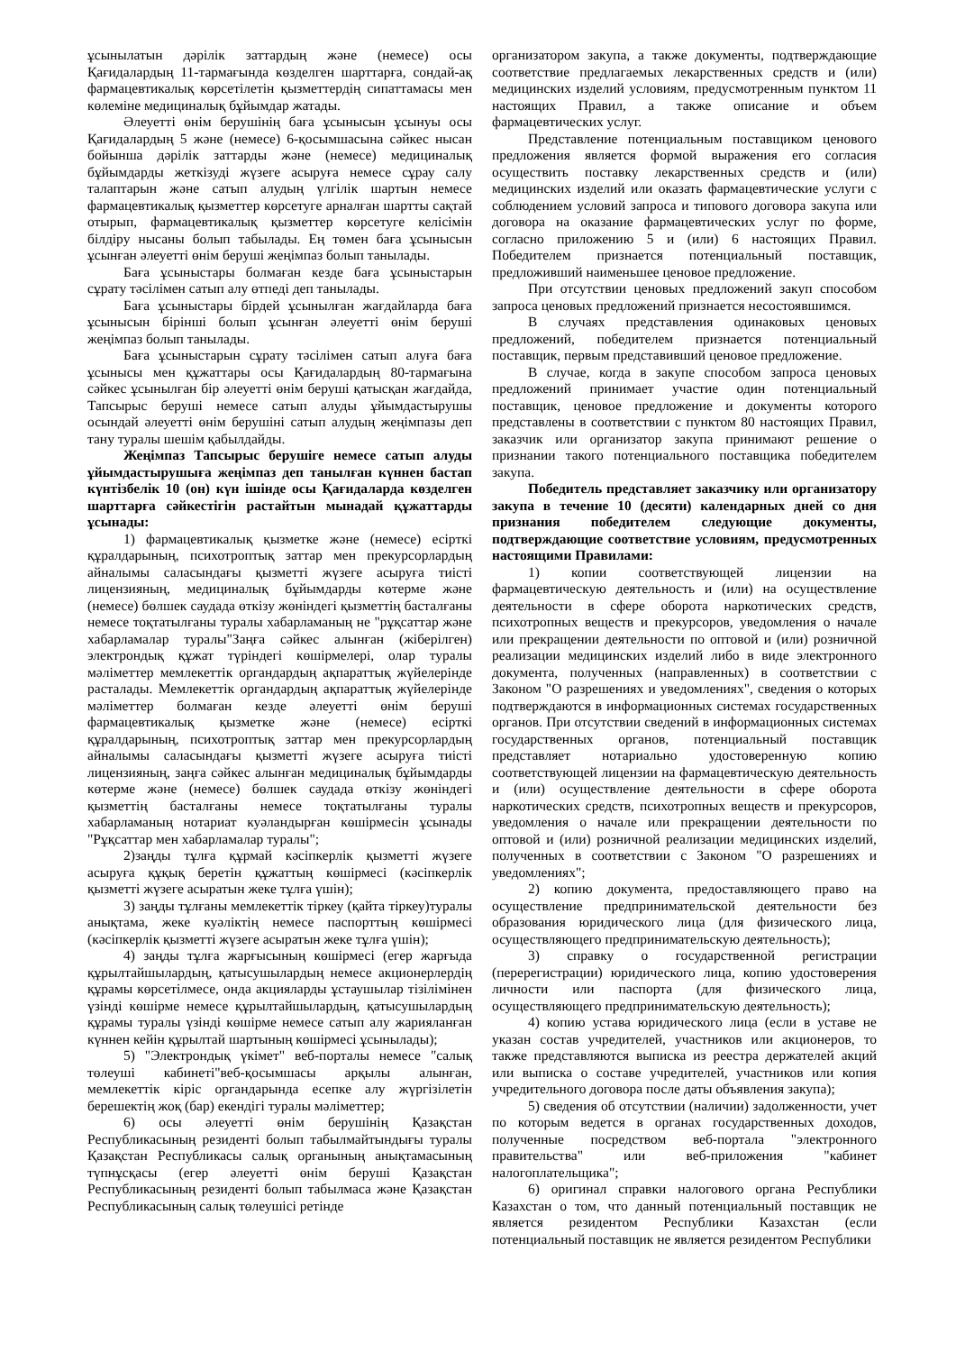ұсынылатын дәрілік заттардың және (немесе) осы Қағидалардың 11-тармағында көзделген шарттарға, сондай-ақ фармацевтикалық көрсетілетін қызметтердің сипаттамасы мен көлеміне медициналық бұйымдар жатады.
Әлеуетті өнім берушінің баға ұсынысын ұсынуы осы Қағидалардың 5 және (немесе) 6-қосымшасына сәйкес нысан бойынша дәрілік заттарды және (немесе) медициналық бұйымдарды жеткізуді жүзеге асыруға немесе сұрау салу талаптарын және сатып алудың үлгілік шартын немесе фармацевтикалық қызметтер көрсетуге арналған шартты сақтай отырып, фармацевтикалық қызметтер көрсетуге келісімін білдіру нысаны болып табылады. Ең төмен баға ұсынысын ұсынған әлеуетті өнім беруші жеңімпаз болып танылады.
Баға ұсыныстары болмаған кезде баға ұсыныстарын сұрату тәсілімен сатып алу өтпеді деп танылады.
Баға ұсыныстары бірдей ұсынылған жағдайларда баға ұсынысын бірінші болып ұсынған әлеуетті өнім беруші жеңімпаз болып танылады.
Баға ұсыныстарын сұрату тәсілімен сатып алуға баға ұсынысы мен құжаттары осы Қағидалардың 80-тармағына сәйкес ұсынылған бір әлеуетті өнім беруші қатысқан жағдайда, Тапсырыс беруші немесе сатып алуды ұйымдастырушы осындай әлеуетті өнім берушіні сатып алудың жеңімпазы деп тану туралы шешім қабылдайды.
Жеңімпаз Тапсырыс берушіге немесе сатып алуды ұйымдастырушыға жеңімпаз деп танылған күннен бастап күнтізбелік 10 (он) күн ішінде осы Қағидаларда көзделген шарттарға сәйкестігін растайтын мынадай құжаттарды ұсынады:
1) фармацевтикалық қызметке және (немесе) есірткі құралдарының, психотроптық заттар мен прекурсорлардың айналымы саласындағы қызметті жүзеге асыруға тиісті лицензияның, медициналық бұйымдарды көтерме және (немесе) бөлшек саудада өткізу жөніндегі қызметтің басталғаны немесе тоқтатылғаны туралы хабарламаның не "рұқсаттар және хабарламалар туралы"Заңға сәйкес алынған (жіберілген) электрондық құжат түріндегі көшірмелері, олар туралы мәліметтер мемлекеттік органдардың ақпараттық жүйелерінде расталады. Мемлекеттік органдардың ақпараттық жүйелерінде мәліметтер болмаған кезде әлеуетті өнім беруші фармацевтикалық қызметке және (немесе) есірткі құралдарының, психотроптық заттар мен прекурсорлардың айналымы саласындағы қызметті жүзеге асыруға тиісті лицензияның, заңға сәйкес алынған медициналық бұйымдарды көтерме және (немесе) бөлшек саудада өткізу жөніндегі қызметтің басталғаны немесе тоқтатылғаны туралы хабарламаның нотариат куәландырған көшірмесін ұсынады "Рұқсаттар мен хабарламалар туралы";
2)заңды тұлға құрмай кәсіпкерлік қызметті жүзеге асыруға құқық беретін құжаттың көшірмесі (кәсіпкерлік қызметті жүзеге асыратын жеке тұлға үшін);
3) заңды тұлғаны мемлекеттік тіркеу (қайта тіркеу)туралы анықтама, жеке куәліктің немесе паспорттың көшірмесі (кәсіпкерлік қызметті жүзеге асыратын жеке тұлға үшін);
4) заңды тұлға жарғысының көшірмесі (егер жарғыда құрылтайшылардың, қатысушылардың немесе акционерлердің құрамы көрсетілмесе, онда акцияларды ұстаушылар тізілімінен үзінді көшірме немесе құрылтайшылардың, қатысушылардың құрамы туралы үзінді көшірме немесе сатып алу жарияланған күннен кейін құрылтай шартының көшірмесі ұсынылады);
5) "Электрондық үкімет" веб-порталы немесе "салық төлеуші кабинеті"веб-қосымшасы арқылы алынған, мемлекеттік кіріс органдарында есепке алу жүргізілетін берешектің жоқ (бар) екендігі туралы мәліметтер;
6) осы әлеуетті өнім берушінің Қазақстан Республикасының резиденті болып табылмайтындығы туралы Қазақстан Республикасы салық органының анықтамасының түпнұсқасы (егер әлеуетті өнім беруші Қазақстан Республикасының резиденті болып табылмаса және Қазақстан Республикасының салық төлеушісі ретінде
организатором закупа, а также документы, подтверждающие соответствие предлагаемых лекарственных средств и (или) медицинских изделий условиям, предусмотренным пунктом 11 настоящих Правил, а также описание и объем фармацевтических услуг.
Представление потенциальным поставщиком ценового предложения является формой выражения его согласия осуществить поставку лекарственных средств и (или) медицинских изделий или оказать фармацевтические услуги с соблюдением условий запроса и типового договора закупа или договора на оказание фармацевтических услуг по форме, согласно приложению 5 и (или) 6 настоящих Правил. Победителем признается потенциальный поставщик, предложивший наименьшее ценовое предложение.
При отсутствии ценовых предложений закуп способом запроса ценовых предложений признается несостоявшимся.
В случаях представления одинаковых ценовых предложений, победителем признается потенциальный поставщик, первым представивший ценовое предложение.
В случае, когда в закупе способом запроса ценовых предложений принимает участие один потенциальный поставщик, ценовое предложение и документы которого представлены в соответствии с пунктом 80 настоящих Правил, заказчик или организатор закупа принимают решение о признании такого потенциального поставщика победителем закупа.
Победитель представляет заказчику или организатору закупа в течение 10 (десяти) календарных дней со дня признания победителем следующие документы, подтверждающие соответствие условиям, предусмотренных настоящими Правилами:
1) копии соответствующей лицензии на фармацевтическую деятельность и (или) на осуществление деятельности в сфере оборота наркотических средств, психотропных веществ и прекурсоров, уведомления о начале или прекращении деятельности по оптовой и (или) розничной реализации медицинских изделий либо в виде электронного документа, полученных (направленных) в соответствии с Законом "О разрешениях и уведомлениях", сведения о которых подтверждаются в информационных системах государственных органов. При отсутствии сведений в информационных системах государственных органов, потенциальный поставщик представляет нотариально удостоверенную копию соответствующей лицензии на фармацевтическую деятельность и (или) осуществление деятельности в сфере оборота наркотических средств, психотропных веществ и прекурсоров, уведомления о начале или прекращении деятельности по оптовой и (или) розничной реализации медицинских изделий, полученных в соответствии с Законом "О разрешениях и уведомлениях";
2) копию документа, предоставляющего право на осуществление предпринимательской деятельности без образования юридического лица (для физического лица, осуществляющего предпринимательскую деятельность);
3) справку о государственной регистрации (перерегистрации) юридического лица, копию удостоверения личности или паспорта (для физического лица, осуществляющего предпринимательскую деятельность);
4) копию устава юридического лица (если в уставе не указан состав учредителей, участников или акционеров, то также представляются выписка из реестра держателей акций или выписка о составе учредителей, участников или копия учредительного договора после даты объявления закупа);
5) сведения об отсутствии (наличии) задолженности, учет по которым ведется в органах государственных доходов, полученные посредством веб-портала "электронного правительства" или веб-приложения "кабинет налогоплательщика";
6) оригинал справки налогового органа Республики Казахстан о том, что данный потенциальный поставщик не является резидентом Республики Казахстан (если потенциальный поставщик не является резидентом Республики